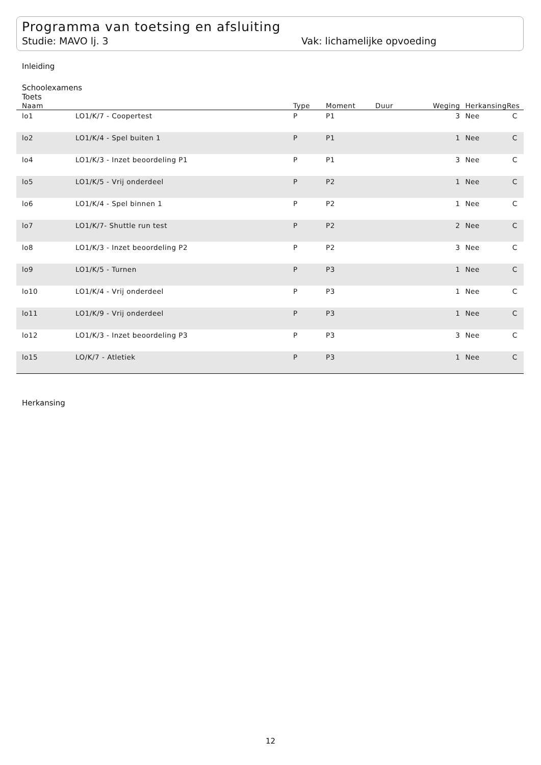Programma van toetsing en afsluiting
Studie: MAVO lj. 3 Vak: lichamelijke opvoeding
Inleiding
Schoolexamens
Toets
| Naam | | Type | Moment | Duur | Weging | Herkansing | Res |
| --- | --- | --- | --- | --- | --- | --- | --- |
| lo1 | LO1/K/7 - Coopertest | P | P1 | | 3 | Nee | C |
| lo2 | LO1/K/4 - Spel buiten 1 | P | P1 | | 1 | Nee | C |
| lo4 | LO1/K/3 - Inzet beoordeling P1 | P | P1 | | 3 | Nee | C |
| lo5 | LO1/K/5 - Vrij onderdeel | P | P2 | | 1 | Nee | C |
| lo6 | LO1/K/4 - Spel binnen 1 | P | P2 | | 1 | Nee | C |
| lo7 | LO1/K/7- Shuttle run test | P | P2 | | 2 | Nee | C |
| lo8 | LO1/K/3 - Inzet beoordeling P2 | P | P2 | | 3 | Nee | C |
| lo9 | LO1/K/5 - Turnen | P | P3 | | 1 | Nee | C |
| lo10 | LO1/K/4 - Vrij onderdeel | P | P3 | | 1 | Nee | C |
| lo11 | LO1/K/9 - Vrij onderdeel | P | P3 | | 1 | Nee | C |
| lo12 | LO1/K/3 - Inzet beoordeling P3 | P | P3 | | 3 | Nee | C |
| lo15 | LO/K/7 - Atletiek | P | P3 | | 1 | Nee | C |
Herkansing
12